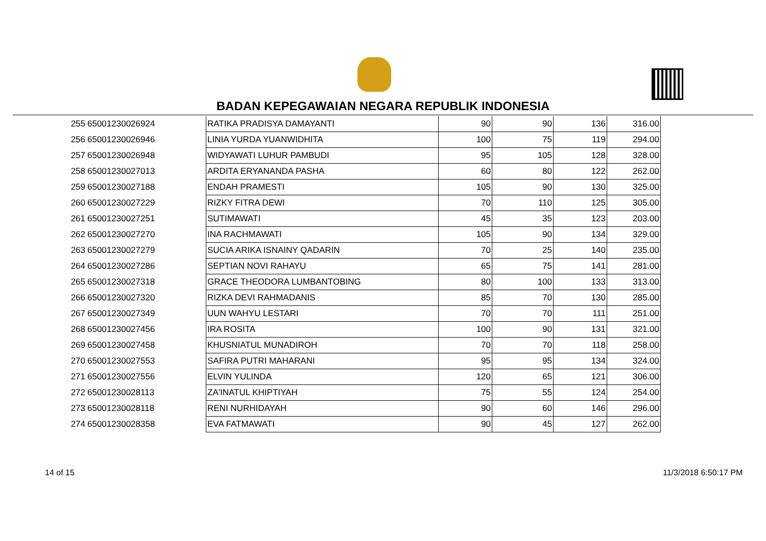BADAN KEPEGAWAIAN NEGARA REPUBLIK INDONESIA
| 255 | 65001230026924 | RATIKA PRADISYA DAMAYANTI | 90 | 90 | 136 | 316.00 |
| 256 | 65001230026946 | LINIA YURDA YUANWIDHITA | 100 | 75 | 119 | 294.00 |
| 257 | 65001230026948 | WIDYAWATI LUHUR PAMBUDI | 95 | 105 | 128 | 328.00 |
| 258 | 65001230027013 | ARDITA ERYANANDA PASHA | 60 | 80 | 122 | 262.00 |
| 259 | 65001230027188 | ENDAH PRAMESTI | 105 | 90 | 130 | 325.00 |
| 260 | 65001230027229 | RIZKY FITRA DEWI | 70 | 110 | 125 | 305.00 |
| 261 | 65001230027251 | SUTIMAWATI | 45 | 35 | 123 | 203.00 |
| 262 | 65001230027270 | INA RACHMAWATI | 105 | 90 | 134 | 329.00 |
| 263 | 65001230027279 | SUCIA ARIKA ISNAINY QADARIN | 70 | 25 | 140 | 235.00 |
| 264 | 65001230027286 | SEPTIAN NOVI RAHAYU | 65 | 75 | 141 | 281.00 |
| 265 | 65001230027318 | GRACE THEODORA LUMBANTOBING | 80 | 100 | 133 | 313.00 |
| 266 | 65001230027320 | RIZKA DEVI RAHMADANIS | 85 | 70 | 130 | 285.00 |
| 267 | 65001230027349 | UUN WAHYU LESTARI | 70 | 70 | 111 | 251.00 |
| 268 | 65001230027456 | IRA ROSITA | 100 | 90 | 131 | 321.00 |
| 269 | 65001230027458 | KHUSNIATUL MUNADIROH | 70 | 70 | 118 | 258.00 |
| 270 | 65001230027553 | SAFIRA PUTRI MAHARANI | 95 | 95 | 134 | 324.00 |
| 271 | 65001230027556 | ELVIN YULINDA | 120 | 65 | 121 | 306.00 |
| 272 | 65001230028113 | ZA'INATUL KHIPTIYAH | 75 | 55 | 124 | 254.00 |
| 273 | 65001230028118 | RENI NURHIDAYAH | 90 | 60 | 146 | 296.00 |
| 274 | 65001230028358 | EVA FATMAWATI | 90 | 45 | 127 | 262.00 |
14 of 15 11/3/2018 6:50:17 PM